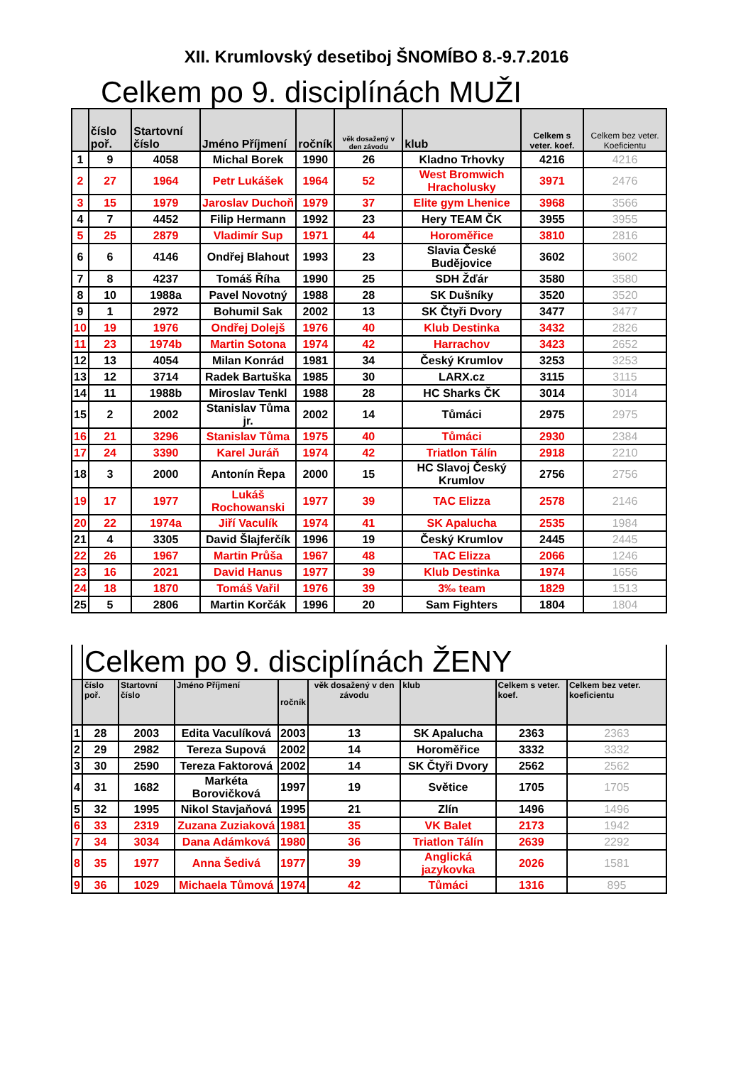XII. Krumlovský desetiboj ŠNOMÍBO 8.-9.7.2016
Celkem po 9. disciplínách MUŽI
| | číslo poř. | Startovní číslo | Jméno Příjmení | ročník | věk dosažený v den závodu | klub | Celkem s veter. koef. | Celkem bez veter. Koeficientu |
| --- | --- | --- | --- | --- | --- | --- | --- | --- |
| 1 | 9 | 4058 | Michal Borek | 1990 | 26 | Kladno Trhovky | 4216 | 4216 |
| 2 | 27 | 1964 | Petr Lukášek | 1964 | 52 | West Bromwich Hracholusky | 3971 | 2476 |
| 3 | 15 | 1979 | Jaroslav Duchoň | 1979 | 37 | Elite gym Lhenice | 3968 | 3566 |
| 4 | 7 | 4452 | Filip Hermann | 1992 | 23 | Hery TEAM ČK | 3955 | 3955 |
| 5 | 25 | 2879 | Vladimír Sup | 1971 | 44 | Horoměřice | 3810 | 2816 |
| 6 | 6 | 4146 | Ondřej Blahout | 1993 | 23 | Slavia České Budějovice | 3602 | 3602 |
| 7 | 8 | 4237 | Tomáš Říha | 1990 | 25 | SDH Žďár | 3580 | 3580 |
| 8 | 10 | 1988a | Pavel Novotný | 1988 | 28 | SK Dušníky | 3520 | 3520 |
| 9 | 1 | 2972 | Bohumil Sak | 2002 | 13 | SK Čtyři Dvory | 3477 | 3477 |
| 10 | 19 | 1976 | Ondřej Dolejš | 1976 | 40 | Klub Destinka | 3432 | 2826 |
| 11 | 23 | 1974b | Martin Sotona | 1974 | 42 | Harrachov | 3423 | 2652 |
| 12 | 13 | 4054 | Milan Konrád | 1981 | 34 | Český Krumlov | 3253 | 3253 |
| 13 | 12 | 3714 | Radek Bartuška | 1985 | 30 | LARX.cz | 3115 | 3115 |
| 14 | 11 | 1988b | Miroslav Tenkl | 1988 | 28 | HC Sharks ČK | 3014 | 3014 |
| 15 | 2 | 2002 | Stanislav Tůma jr. | 2002 | 14 | Tůmáci | 2975 | 2975 |
| 16 | 21 | 3296 | Stanislav Tůma | 1975 | 40 | Tůmáci | 2930 | 2384 |
| 17 | 24 | 3390 | Karel Juráň | 1974 | 42 | Triatlon Tálín | 2918 | 2210 |
| 18 | 3 | 2000 | Antonín Řepa | 2000 | 15 | HC Slavoj Český Krumlov | 2756 | 2756 |
| 19 | 17 | 1977 | Lukáš Rochowanski | 1977 | 39 | TAC Elizza | 2578 | 2146 |
| 20 | 22 | 1974a | Jiří Vaculík | 1974 | 41 | SK Apalucha | 2535 | 1984 |
| 21 | 4 | 3305 | David Šlajferčík | 1996 | 19 | Český Krumlov | 2445 | 2445 |
| 22 | 26 | 1967 | Martin Průša | 1967 | 48 | TAC Elizza | 2066 | 1246 |
| 23 | 16 | 2021 | David Hanus | 1977 | 39 | Klub Destinka | 1974 | 1656 |
| 24 | 18 | 1870 | Tomáš Vařil | 1976 | 39 | 3‰ team | 1829 | 1513 |
| 25 | 5 | 2806 | Martin Korčák | 1996 | 20 | Sam Fighters | 1804 | 1804 |
| | Celkem po 9. disciplínách ŽENY | | | | | | | |
| | číslo poř. | Startovní číslo | Jméno Příjmení | ročník | věk dosažený v den závodu | klub | Celkem s veter. koef. | Celkem bez veter. koeficientu |
| 1 | 28 | 2003 | Edita Vaculíková | 2003 | 13 | SK Apalucha | 2363 | 2363 |
| 2 | 29 | 2982 | Tereza Supová | 2002 | 14 | Horoměřice | 3332 | 3332 |
| 3 | 30 | 2590 | Tereza Faktorová | 2002 | 14 | SK Čtyři Dvory | 2562 | 2562 |
| 4 | 31 | 1682 | Markéta Borovičková | 1997 | 19 | Světice | 1705 | 1705 |
| 5 | 32 | 1995 | Nikol Stavjaňová | 1995 | 21 | Zlín | 1496 | 1496 |
| 6 | 33 | 2319 | Zuzana Zuziaková | 1981 | 35 | VK Balet | 2173 | 1942 |
| 7 | 34 | 3034 | Dana Adámková | 1980 | 36 | Triatlon Tálín | 2639 | 2292 |
| 8 | 35 | 1977 | Anna Šedivá | 1977 | 39 | Anglická jazykovka | 2026 | 1581 |
| 9 | 36 | 1029 | Michaela Tůmová | 1974 | 42 | Tůmáci | 1316 | 895 |